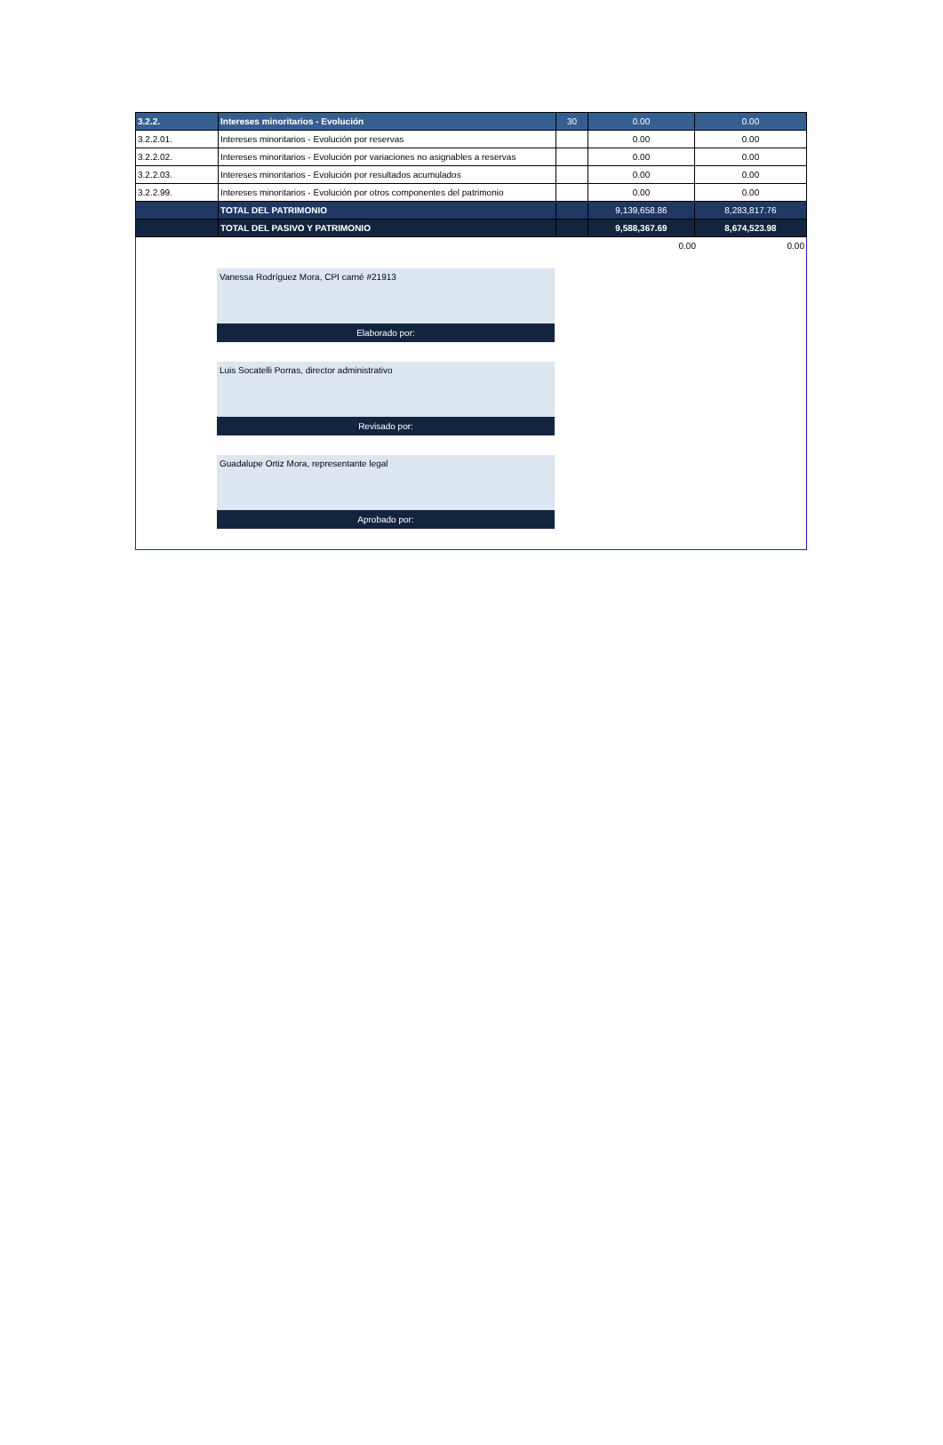| 3.2.2. | Intereses minoritarios - Evolución | 30 | 0.00 | 0.00 |
| 3.2.2.01. | Intereses minoritarios - Evolución por reservas | | 0.00 | 0.00 |
| 3.2.2.02. | Intereses minoritarios - Evolución por variaciones no asignables a reservas | | 0.00 | 0.00 |
| 3.2.2.03. | Intereses minoritarios - Evolución por resultados acumulados | | 0.00 | 0.00 |
| 3.2.2.99. | Intereses minoritarios - Evolución por otros componentes del patrimonio | | 0.00 | 0.00 |
| | TOTAL DEL PATRIMONIO | | 9,139,658.86 | 8,283,817.76 |
| | TOTAL DEL PASIVO Y PATRIMONIO | | 9,588,367.69 | 8,674,523.98 |
0.00 0.00
Vanessa Rodríguez Mora, CPI carné #21913
Elaborado por:
Luis Socatelli Porras, director administrativo
Revisado por:
Guadalupe Ortiz Mora, representante legal
Aprobado por: